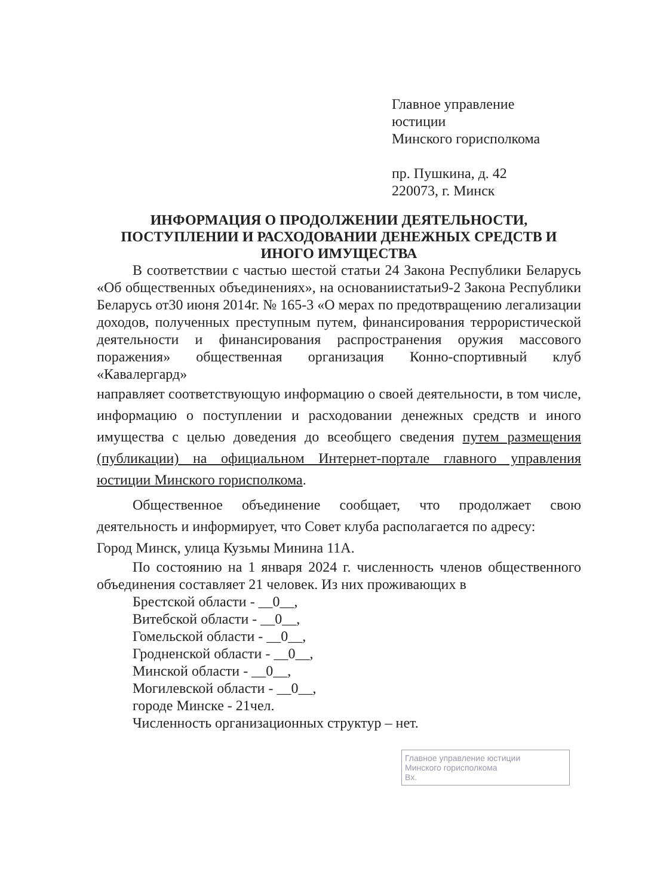Главное управление
юстиции
Минского горисполкома
пр. Пушкина, д. 42
220073, г. Минск
ИНФОРМАЦИЯ О ПРОДОЛЖЕНИИ ДЕЯТЕЛЬНОСТИ,
ПОСТУПЛЕНИИ И РАСХОДОВАНИИ ДЕНЕЖНЫХ СРЕДСТВ И
ИНОГО ИМУЩЕСТВА
В соответствии с частью шестой статьи 24 Закона Республики Беларусь «Об общественных объединениях», на основаниистатьи9-2 Закона Республики Беларусь от30 июня 2014г. № 165-3 «О мерах по предотвращению легализации доходов, полученных преступным путем, финансирования террористической деятельности и финансирования распространения оружия массового поражения» общественная организация Конно-спортивный клуб «Кавалергард»
направляет соответствующую информацию о своей деятельности, в том числе, информацию о поступлении и расходовании денежных средств и иного имущества с целью доведения до всеобщего сведения путем размещения (публикации) на официальном Интернет-портале главного управления юстиции Минского горисполкома.
Общественное объединение сообщает, что продолжает свою деятельность и информирует, что Совет клуба располагается по адресу:
Город Минск, улица Кузьмы Минина 11А.
По состоянию на 1 января 2024 г. численность членов общественного объединения составляет 21 человек. Из них проживающих в
Брестской области - __0__,
Витебской области - __0__,
Гомельской области - __0__,
Гродненской области - __0__,
Минской области - __0__,
Могилевской области - __0__,
городе Минске - 21чел.
Численность организационных структур – нет.
Главное управление юстиции
Минского горисполкома
Вх.